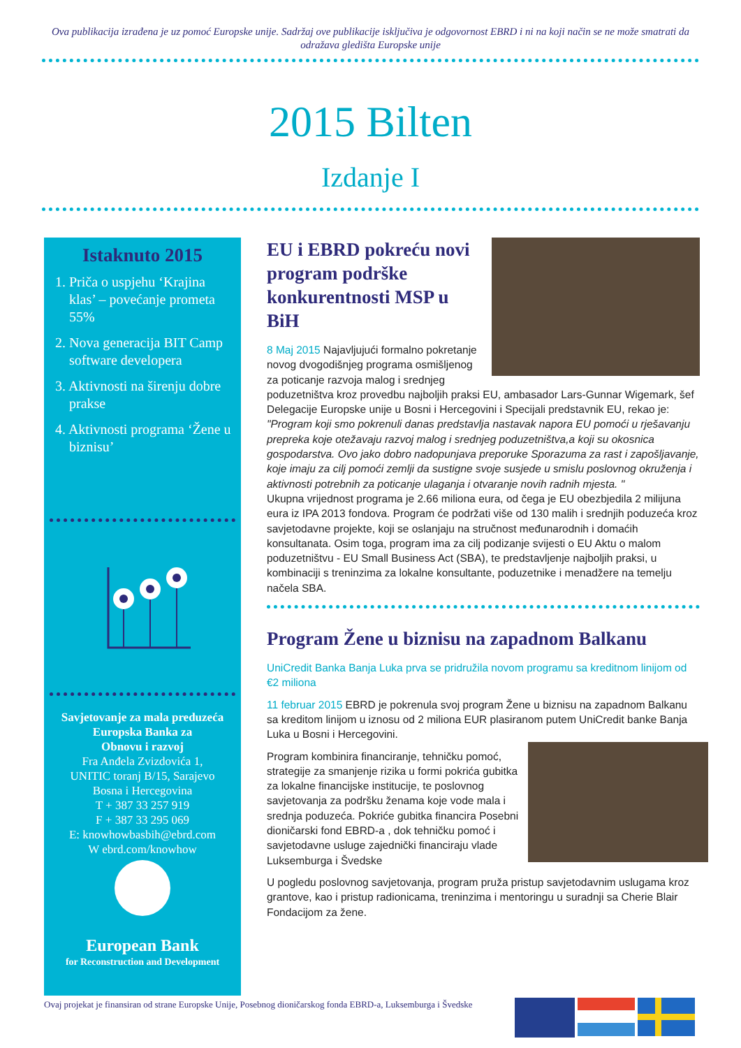Ova publikacija izrađena je uz pomoć Europske unije. Sadržaj ove publikacije isključiva je odgovornost EBRD i ni na koji način se ne može smatrati da odražava gledišta Europske unije
2015 Bilten
Izdanje I
Istaknuto 2015
1. Priča o uspjehu ‘Krajina klas’ – povećanje prometa 55%
2. Nova generacija BIT Camp software developera
3. Aktivnosti na širenju dobre prakse
4. Aktivnosti programa ‘Žene u biznisu’
Savjetovanje za mala preduzeća
Europska Banka za
Obnovu i razvoj
Fra Anđela Zvizdovića 1,
UNITIC toranj B/15, Sarajevo
Bosna i Hercegovina
T + 387 33 257 919
F + 387 33 295 069
E: knowhowbasbih@ebrd.com
W ebrd.com/knowhow
European Bank
for Reconstruction and Development
EU i EBRD pokreću novi program podrške konkurentnosti MSP u BiH
8 Maj 2015 Najavljujući formalno pokretanje novog dvogodišnjeg programa osmišljenog za poticanje razvoja malog i srednjeg poduzetništva kroz provedbu najboljih praksi EU, ambasador Lars-Gunnar Wigemark, šef Delegacije Europske unije u Bosni i Hercegovini i Specijali predstavnik EU, rekao je:
"Program koji smo pokrenuli danas predstavlja nastavak napora EU pomoći u rješavanju prepreka koje otežavaju razvoj malog i srednjeg poduzetništva,a koji su okosnica gospodarstva. Ovo jako dobro nadopunjava preporuke Sporazuma za rast i zapošljavanje, koje imaju za cilj pomoći zemlji da sustigne svoje susjede u smislu poslovnog okruženja i aktivnosti potrebnih za poticanje ulaganja i otvaranje novih radnih mjesta. "
Ukupna vrijednost programa je 2.66 miliona eura, od čega je EU obezbjedila 2 milijuna eura iz IPA 2013 fondova. Program će podržati više od 130 malih i srednjih poduzeća kroz savjetodavne projekte, koji se oslanjaju na stručnost međunarodnih i domaćih konsultanata. Osim toga, program ima za cilj podizanje svijesti o EU Aktu o malom poduzetništvu - EU Small Business Act (SBA), te predstavljenje najboljih praksi, u kombinaciji s treninzima za lokalne konsultante, poduzetnike i menadžere na temelju načela SBA.
Program Žene u biznisu na zapadnom Balkanu
UniCredit Banka Banja Luka prva se pridružila novom programu sa kreditnom linijom od €2 miliona
11 februar 2015 EBRD je pokrenula svoj program Žene u biznisu na zapadnom Balkanu sa kreditom linijom u iznosu od 2 miliona EUR plasiranom putem UniCredit banke Banja Luka u Bosni i Hercegovini.
Program kombinira financiranje, tehničku pomoć, strategije za smanjenje rizika u formi pokrića gubitka za lokalne financijske institucije, te poslovnog savjetovanja za podršku ženama koje vode mala i srednja poduzeća. Pokriće gubitka financira Posebni dioničarski fond EBRD-a , dok tehničku pomoć i savjetodavne usluge zajednički financiraju vlade Luksemburga i Švedske
U pogledu poslovnog savjetovanja, program pruža pristup savjetodavnim uslugama kroz grantove, kao i pristup radionicama, treninzima i mentoringu u suradnji sa Cherie Blair Fondacijom za žene.
Ovaj projekat je finansiran od strane Europske Unije, Posebnog dioničarskog fonda EBRD-a, Luksemburga i Švedske